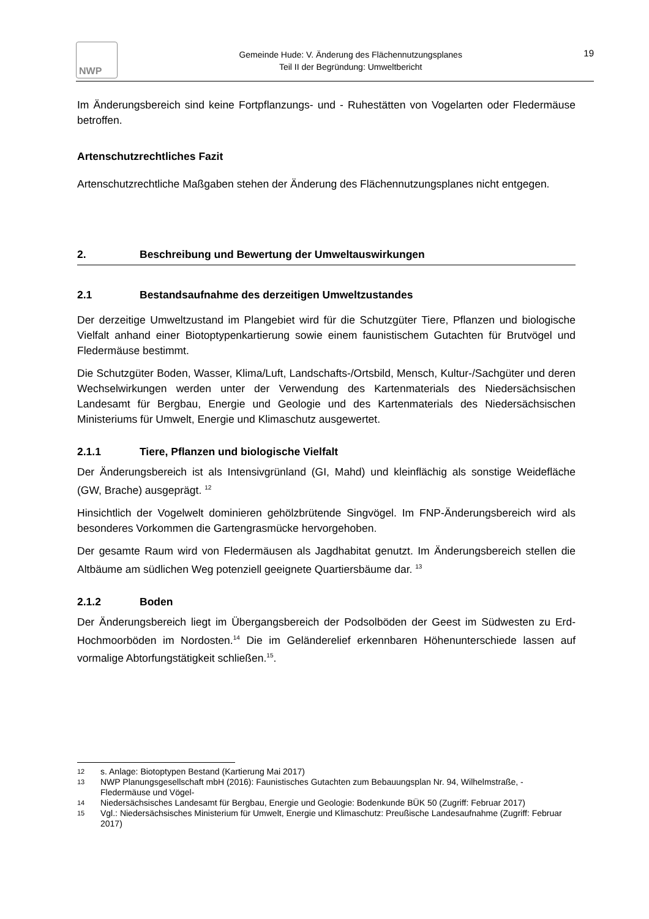NWP
Gemeinde Hude: V. Änderung des Flächennutzungsplanes
Teil II der Begründung: Umweltbericht
19
Im Änderungsbereich sind keine Fortpflanzungs- und - Ruhestätten von Vogelarten oder Fledermäuse betroffen.
Artenschutzrechtliches Fazit
Artenschutzrechtliche Maßgaben stehen der Änderung des Flächennutzungsplanes nicht entgegen.
2. Beschreibung und Bewertung der Umweltauswirkungen
2.1 Bestandsaufnahme des derzeitigen Umweltzustandes
Der derzeitige Umweltzustand im Plangebiet wird für die Schutzgüter Tiere, Pflanzen und biologische Vielfalt anhand einer Biotoptypenkartierung sowie einem faunistischem Gutachten für Brutvögel und Fledermäuse bestimmt.
Die Schutzgüter Boden, Wasser, Klima/Luft, Landschafts-/Ortsbild, Mensch, Kultur-/Sachgüter und deren Wechselwirkungen werden unter der Verwendung des Kartenmaterials des Niedersächsischen Landesamt für Bergbau, Energie und Geologie und des Kartenmaterials des Niedersächsischen Ministeriums für Umwelt, Energie und Klimaschutz ausgewertet.
2.1.1 Tiere, Pflanzen und biologische Vielfalt
Der Änderungsbereich ist als Intensivgrünland (GI, Mahd) und kleinflächig als sonstige Weidefläche (GW, Brache) ausgeprägt. <sup>12</sup>
Hinsichtlich der Vogelwelt dominieren gehölzbrütende Singvögel. Im FNP-Änderungsbereich wird als besonderes Vorkommen die Gartengrasmücke hervorgehoben.
Der gesamte Raum wird von Fledermäusen als Jagdhabitat genutzt. Im Änderungsbereich stellen die Altbäume am südlichen Weg potenziell geeignete Quartiersbäume dar. <sup>13</sup>
2.1.2 Boden
Der Änderungsbereich liegt im Übergangsbereich der Podsolböden der Geest im Südwesten zu Erd-Hochmoorböden im Nordosten.<sup>14</sup> Die im Geländerelief erkennbaren Höhenunterschiede lassen auf vormalige Abtorfungstätigkeit schließen.<sup>15</sup>.
12 s. Anlage: Biotoptypen Bestand (Kartierung Mai 2017)
13 NWP Planungsgesellschaft mbH (2016): Faunistisches Gutachten zum Bebauungsplan Nr. 94, Wilhelmstraße, - Fledermäuse und Vögel-
14 Niedersächsisches Landesamt für Bergbau, Energie und Geologie: Bodenkunde BÜK 50 (Zugriff: Februar 2017)
15 Vgl.: Niedersächsisches Ministerium für Umwelt, Energie und Klimaschutz: Preußische Landesaufnahme (Zugriff: Februar 2017)